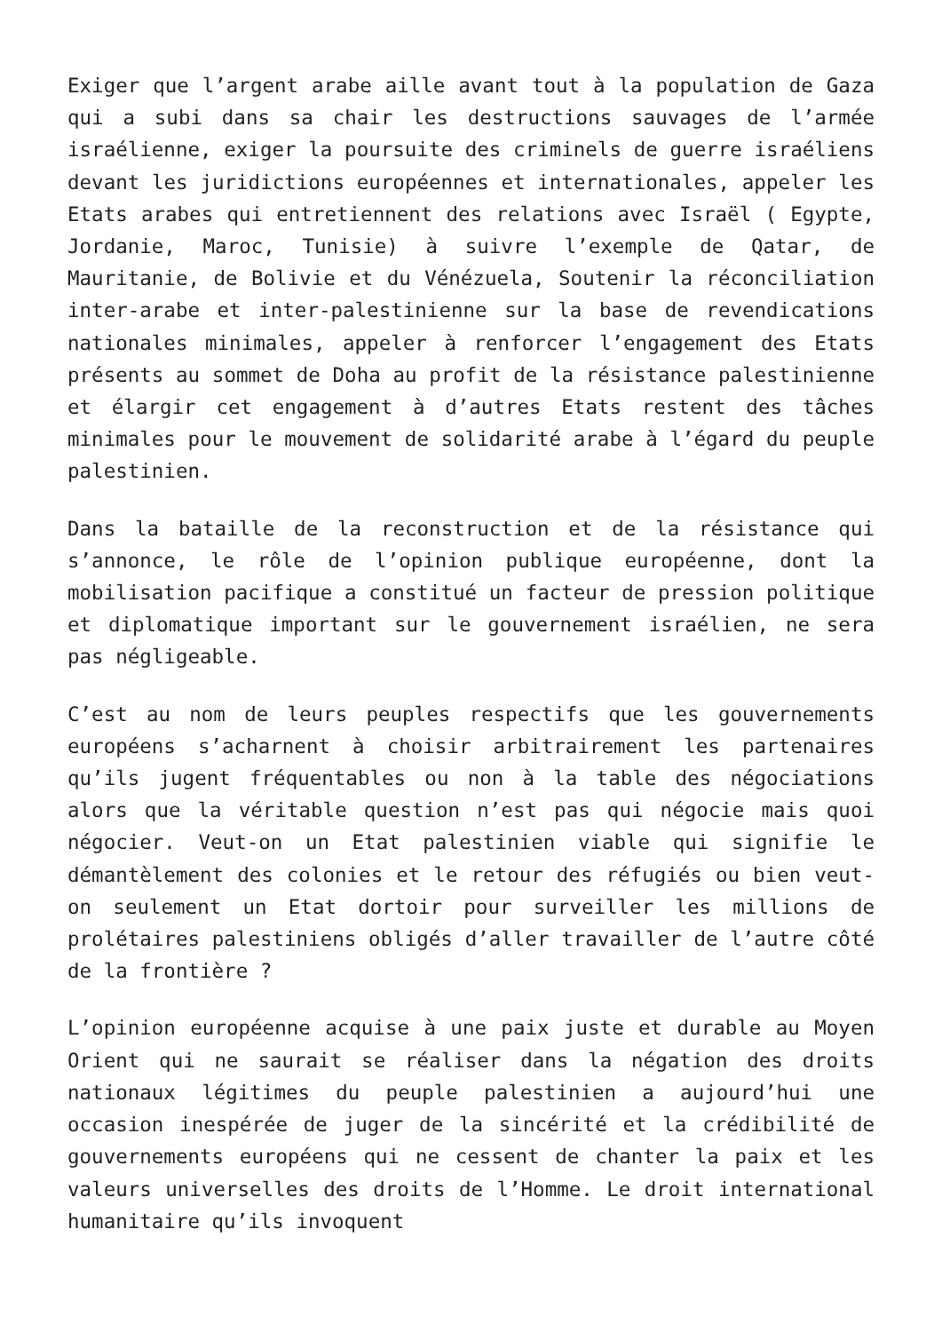Exiger que l’argent arabe aille avant tout à la population de Gaza qui a subi dans sa chair les destructions sauvages de l’armée israélienne, exiger la poursuite des criminels de guerre israéliens devant les juridictions européennes et internationales, appeler les Etats arabes qui entretiennent des relations avec Israël ( Egypte, Jordanie, Maroc, Tunisie) à suivre l’exemple de Qatar, de Mauritanie, de Bolivie et du Vénézuela, Soutenir la réconciliation inter-arabe et inter-palestinienne sur la base de revendications nationales minimales, appeler à renforcer l’engagement des Etats présents au sommet de Doha au profit de la résistance palestinienne et élargir cet engagement à d’autres Etats restent des tâches minimales pour le mouvement de solidarité arabe à l’égard du peuple palestinien.
Dans la bataille de la reconstruction et de la résistance qui s’annonce, le rôle de l’opinion publique européenne, dont la mobilisation pacifique a constitué un facteur de pression politique et diplomatique important sur le gouvernement israélien, ne sera pas négligeable.
C’est au nom de leurs peuples respectifs que les gouvernements européens s’acharnent à choisir arbitrairement les partenaires qu’ils jugent fréquentables ou non à la table des négociations alors que la véritable question n’est pas qui négocie mais quoi négocier. Veut-on un Etat palestinien viable qui signifie le démantèlement des colonies et le retour des réfugiés ou bien veut-on seulement un Etat dortoir pour surveiller les millions de prolétaires palestiniens obligés d’aller travailler de l’autre côté de la frontière ?
L’opinion européenne acquise à une paix juste et durable au Moyen Orient qui ne saurait se réaliser dans la négation des droits nationaux légitimes du peuple palestinien a aujourd’hui une occasion inespérée de juger de la sincérité et la crédibilité de gouvernements européens qui ne cessent de chanter la paix et les valeurs universelles des droits de l’Homme. Le droit international humanitaire qu’ils invoquent